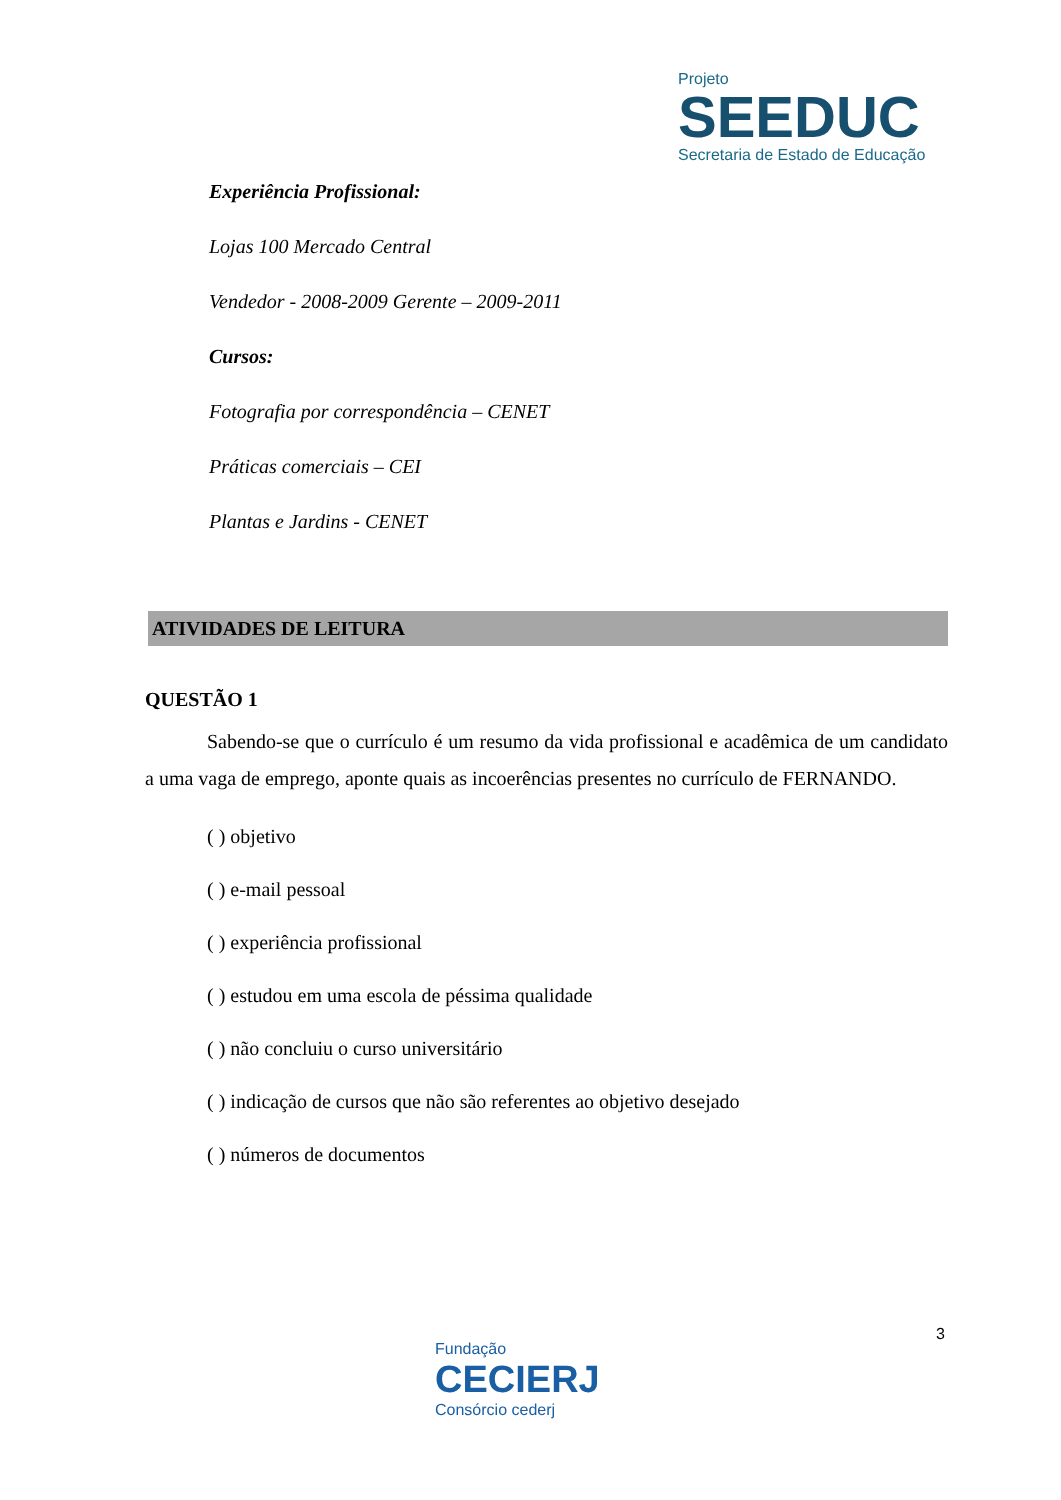Projeto
SEEDUC
Secretaria de Estado de Educação
Experiência Profissional:
Lojas 100 Mercado Central
Vendedor - 2008-2009 Gerente – 2009-2011
Cursos:
Fotografia por correspondência – CENET
Práticas comerciais – CEI
Plantas e Jardins - CENET
ATIVIDADES DE LEITURA
QUESTÃO 1
Sabendo-se que o currículo é um resumo da vida profissional e acadêmica de um candidato a uma vaga de emprego, aponte quais as incoerências presentes no currículo de FERNANDO.
( ) objetivo
( ) e-mail pessoal
( ) experiência profissional
( ) estudou em uma escola de péssima qualidade
( ) não concluiu o curso universitário
( ) indicação de cursos que não são referentes ao objetivo desejado
( ) números de documentos
3
Fundação
CECIERJ
Consórcio cederj